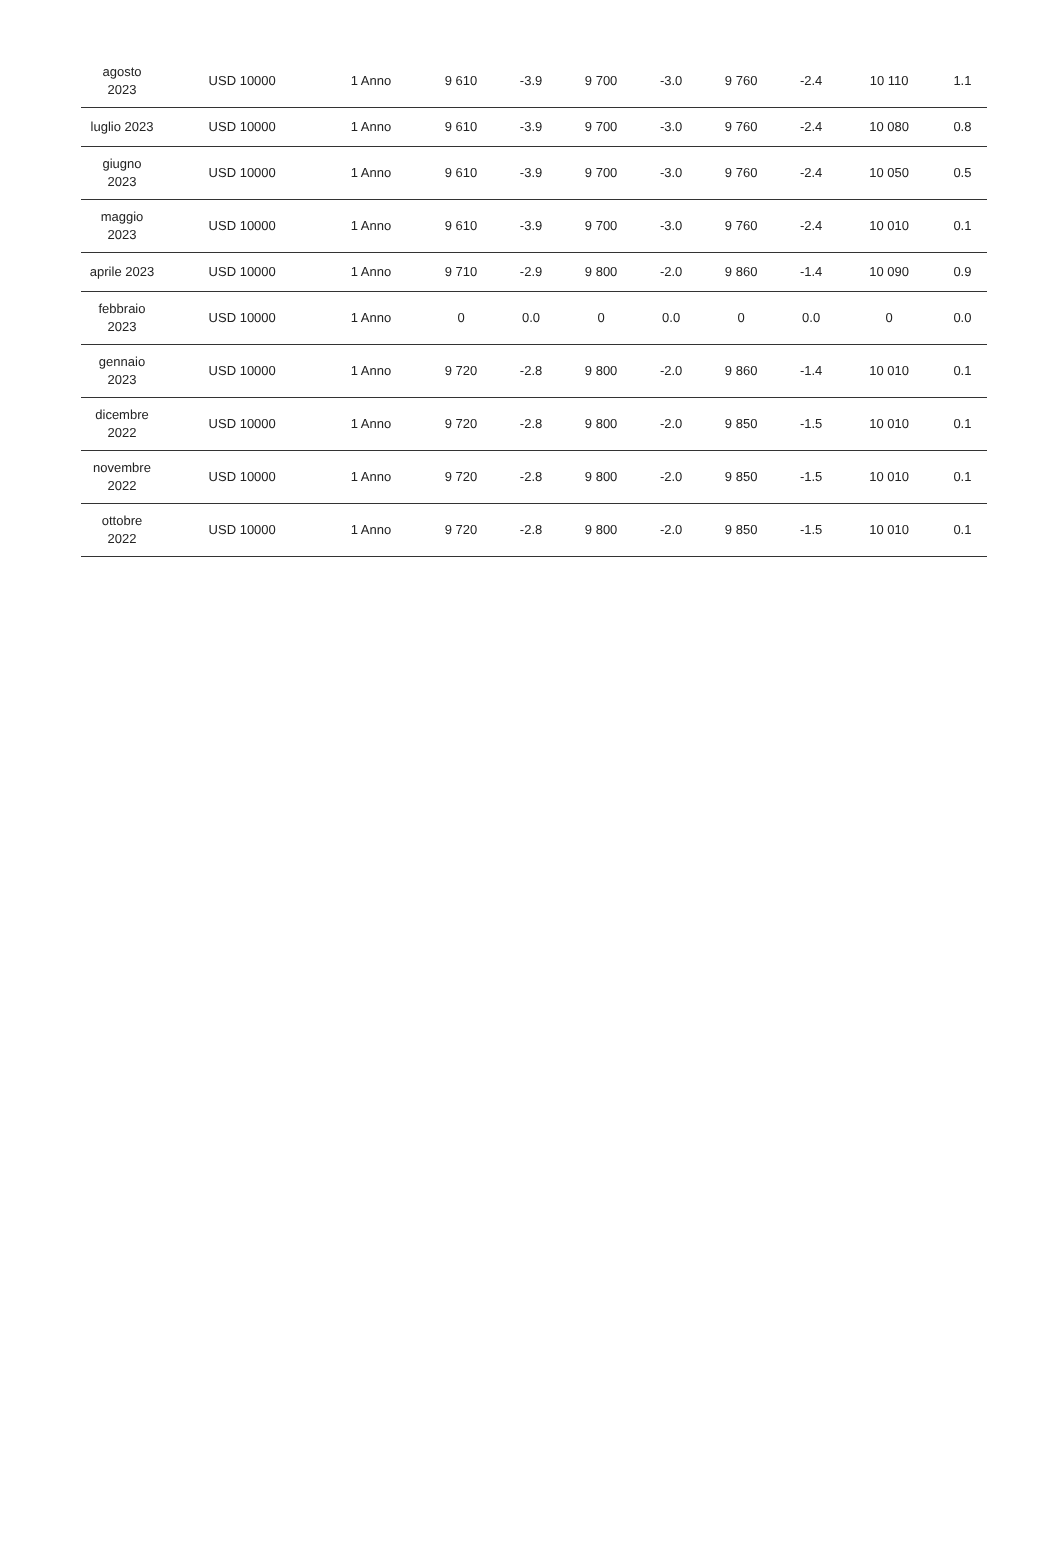| agosto 2023 | USD 10000 | 1 Anno | 9 610 | -3.9 | 9 700 | -3.0 | 9 760 | -2.4 | 10 110 | 1.1 |
| luglio 2023 | USD 10000 | 1 Anno | 9 610 | -3.9 | 9 700 | -3.0 | 9 760 | -2.4 | 10 080 | 0.8 |
| giugno 2023 | USD 10000 | 1 Anno | 9 610 | -3.9 | 9 700 | -3.0 | 9 760 | -2.4 | 10 050 | 0.5 |
| maggio 2023 | USD 10000 | 1 Anno | 9 610 | -3.9 | 9 700 | -3.0 | 9 760 | -2.4 | 10 010 | 0.1 |
| aprile 2023 | USD 10000 | 1 Anno | 9 710 | -2.9 | 9 800 | -2.0 | 9 860 | -1.4 | 10 090 | 0.9 |
| febbraio 2023 | USD 10000 | 1 Anno | 0 | 0.0 | 0 | 0.0 | 0 | 0.0 | 0 | 0.0 |
| gennaio 2023 | USD 10000 | 1 Anno | 9 720 | -2.8 | 9 800 | -2.0 | 9 860 | -1.4 | 10 010 | 0.1 |
| dicembre 2022 | USD 10000 | 1 Anno | 9 720 | -2.8 | 9 800 | -2.0 | 9 850 | -1.5 | 10 010 | 0.1 |
| novembre 2022 | USD 10000 | 1 Anno | 9 720 | -2.8 | 9 800 | -2.0 | 9 850 | -1.5 | 10 010 | 0.1 |
| ottobre 2022 | USD 10000 | 1 Anno | 9 720 | -2.8 | 9 800 | -2.0 | 9 850 | -1.5 | 10 010 | 0.1 |